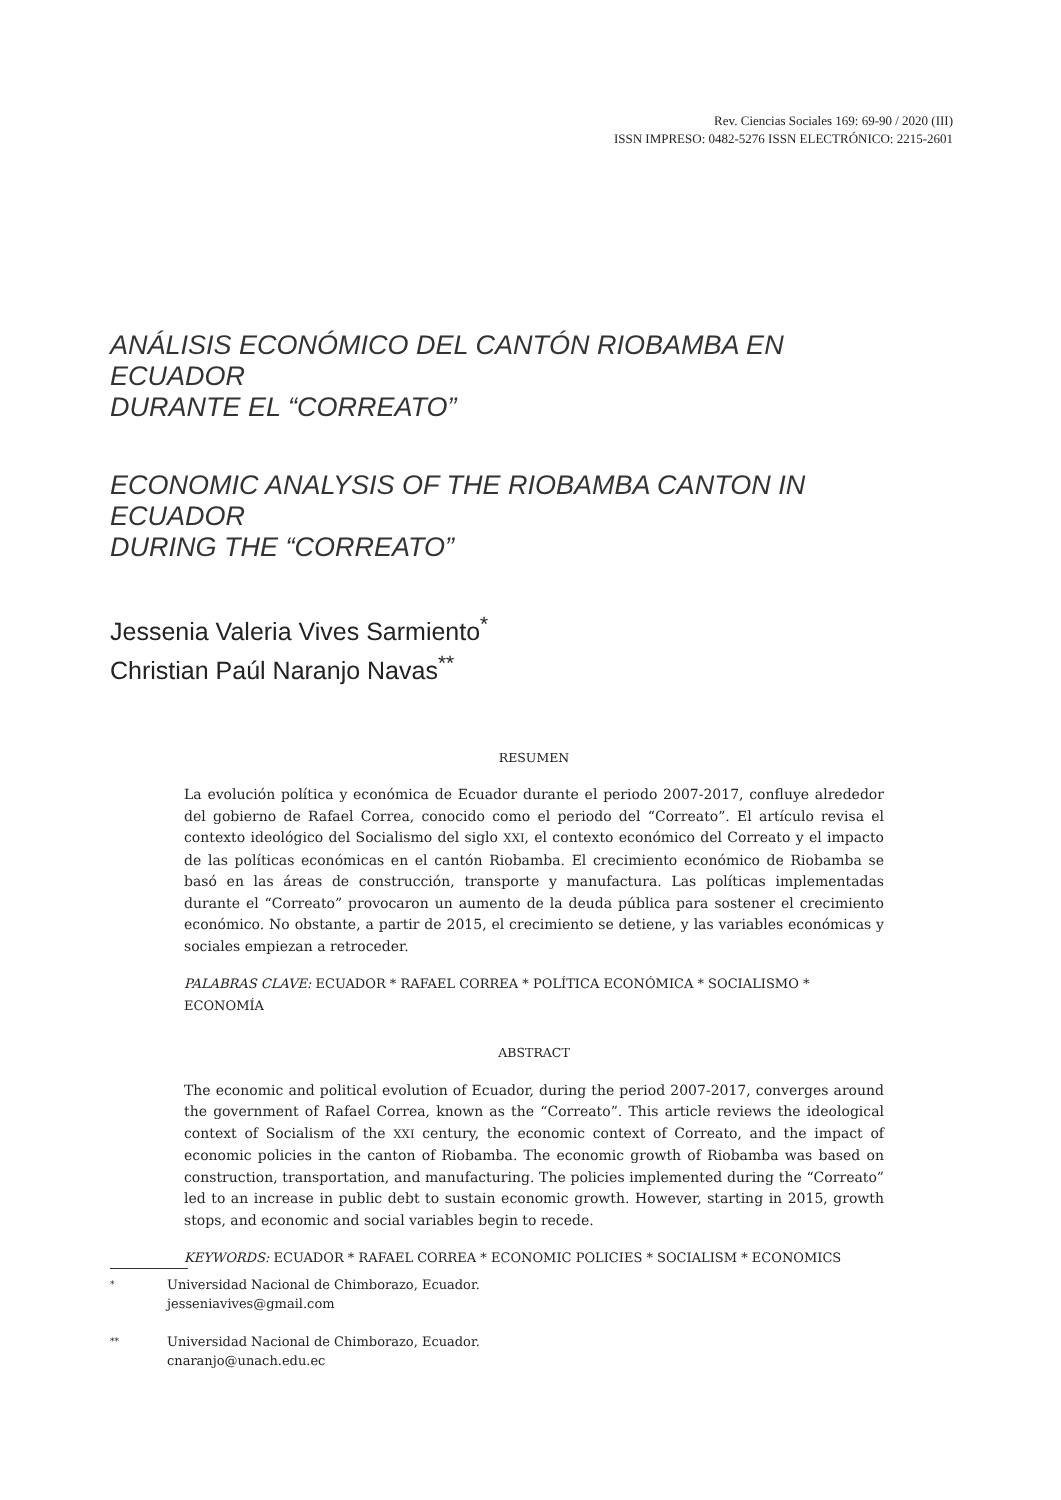Rev. Ciencias Sociales 169: 69-90 / 2020 (III)
ISSN IMPRESO: 0482-5276 ISSN ELECTRÓNICO: 2215-2601
ANÁLISIS ECONÓMICO DEL CANTÓN RIOBAMBA EN ECUADOR
DURANTE EL “CORREATO”
ECONOMIC ANALYSIS OF THE RIOBAMBA CANTON IN ECUADOR
DURING THE “CORREATO”
Jessenia Valeria Vives Sarmiento<sup>*</sup>
Christian Paúl Naranjo Navas<sup>**</sup>
RESUMEN
La evolución política y económica de Ecuador durante el periodo 2007-2017, confluye alrededor del gobierno de Rafael Correa, conocido como el periodo del “Correato”. El artículo revisa el contexto ideológico del Socialismo del siglo XXI, el contexto económico del Correato y el impacto de las políticas económicas en el cantón Riobamba. El crecimiento económico de Riobamba se basó en las áreas de construcción, transporte y manufactura. Las políticas implementadas durante el “Correato” provocaron un aumento de la deuda pública para sostener el crecimiento económico. No obstante, a partir de 2015, el crecimiento se detiene, y las variables económicas y sociales empiezan a retroceder.
PALABRAS CLAVE: ECUADOR * RAFAEL CORREA * POLÍTICA ECONÓMICA * SOCIALISMO * ECONOMÍA
ABSTRACT
The economic and political evolution of Ecuador, during the period 2007-2017, converges around the government of Rafael Correa, known as the “Correato”. This article reviews the ideological context of Socialism of the XXI century, the economic context of Correato, and the impact of economic policies in the canton of Riobamba. The economic growth of Riobamba was based on construction, transportation, and manufacturing. The policies implemented during the “Correato” led to an increase in public debt to sustain economic growth. However, starting in 2015, growth stops, and economic and social variables begin to recede.
KEYWORDS: ECUADOR * RAFAEL CORREA * ECONOMIC POLICIES * SOCIALISM * ECONOMICS
<sup>*</sup>
Universidad Nacional de Chimborazo, Ecuador.
jesseniavives@gmail.com
<sup>**</sup>
Universidad Nacional de Chimborazo, Ecuador.
cnaranjo@unach.edu.ec